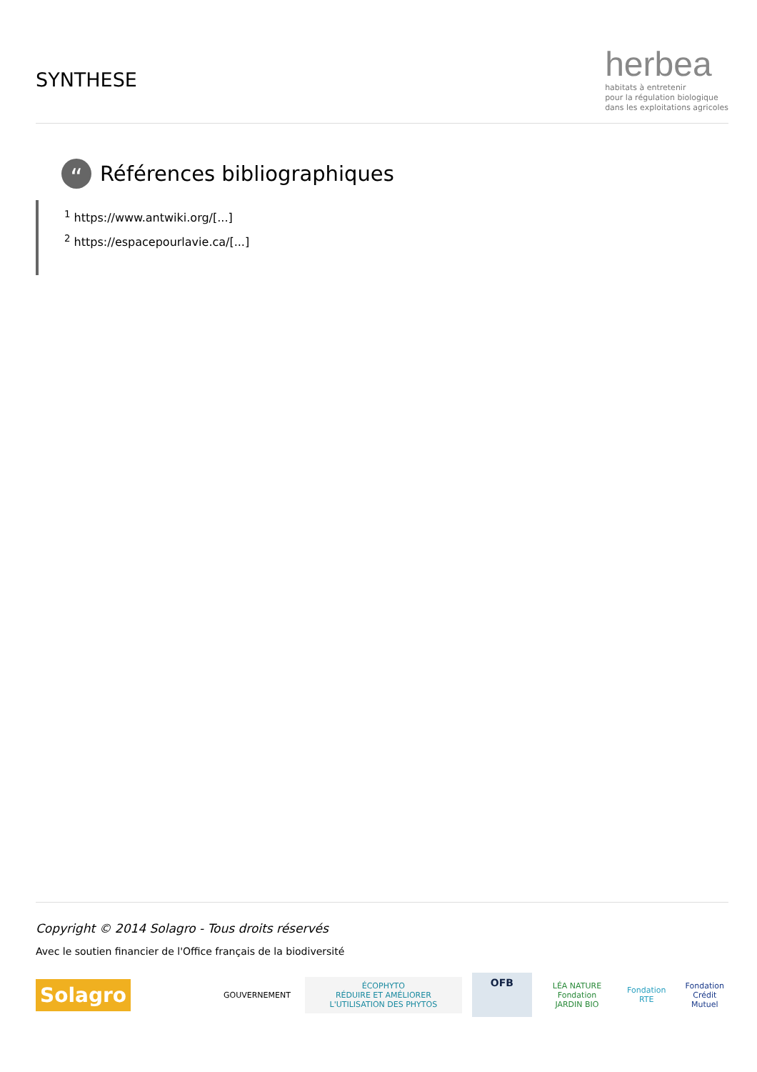SYNTHESE
herbea
habitats à entretenir
pour la régulation biologique
dans les exploitations agricoles
“
Références bibliographiques
<sup>1</sup> https://www.antwiki.org/[...]
<sup>2</sup> https://espacepourlavie.ca/[...]
Copyright © 2014 Solagro - Tous droits réservés
Avec le soutien financier de l'Office français de la biodiversité
Solagro
GOUVERNEMENT
ÉCOPHYTO
RÉDUIRE ET AMÉLIORER L'UTILISATION DES PHYTOS
OFB
LÉA NATURE
Fondation JARDIN BIO
Fondation RTE
Fondation
Crédit Mutuel